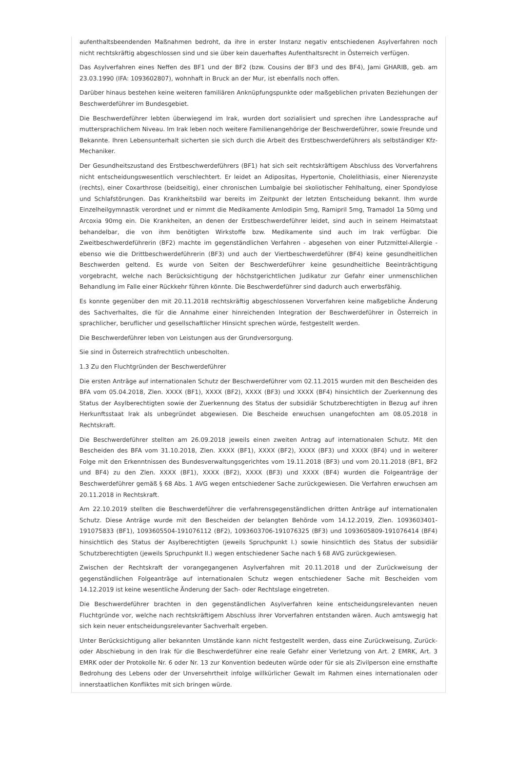aufenthaltsbeendenden Maßnahmen bedroht, da ihre in erster Instanz negativ entschiedenen Asylverfahren noch nicht rechtskräftig abgeschlossen sind und sie über kein dauerhaftes Aufenthaltsrecht in Österreich verfügen.
Das Asylverfahren eines Neffen des BF1 und der BF2 (bzw. Cousins der BF3 und des BF4), Jami GHARIB, geb. am 23.03.1990 (IFA: 1093602807), wohnhaft in Bruck an der Mur, ist ebenfalls noch offen.
Darüber hinaus bestehen keine weiteren familiären Anknüpfungspunkte oder maßgeblichen privaten Beziehungen der Beschwerdeführer im Bundesgebiet.
Die Beschwerdeführer lebten überwiegend im Irak, wurden dort sozialisiert und sprechen ihre Landessprache auf muttersprachlichem Niveau. Im Irak leben noch weitere Familienangehörige der Beschwerdeführer, sowie Freunde und Bekannte. Ihren Lebensunterhalt sicherten sie sich durch die Arbeit des Erstbeschwerdeführers als selbständiger Kfz-Mechaniker.
Der Gesundheitszustand des Erstbeschwerdeführers (BF1) hat sich seit rechtskräftigem Abschluss des Vorverfahrens nicht entscheidungswesentlich verschlechtert. Er leidet an Adipositas, Hypertonie, Cholelithiasis, einer Nierenzyste (rechts), einer Coxarthrose (beidseitig), einer chronischen Lumbalgie bei skoliotischer Fehlhaltung, einer Spondylose und Schlafstörungen. Das Krankheitsbild war bereits im Zeitpunkt der letzten Entscheidung bekannt. Ihm wurde Einzelheilgymnastik verordnet und er nimmt die Medikamente Amlodipin 5mg, Ramipril 5mg, Tramadol 1a 50mg und Arcoxia 90mg ein. Die Krankheiten, an denen der Erstbeschwerdeführer leidet, sind auch in seinem Heimatstaat behandelbar, die von ihm benötigten Wirkstoffe bzw. Medikamente sind auch im Irak verfügbar. Die Zweitbeschwerdeführerin (BF2) machte im gegenständlichen Verfahren - abgesehen von einer Putzmittel-Allergie - ebenso wie die Drittbeschwerdeführerin (BF3) und auch der Viertbeschwerdeführer (BF4) keine gesundheitlichen Beschwerden geltend. Es wurde von Seiten der Beschwerdeführer keine gesundheitliche Beeinträchtigung vorgebracht, welche nach Berücksichtigung der höchstgerichtlichen Judikatur zur Gefahr einer unmenschlichen Behandlung im Falle einer Rückkehr führen könnte. Die Beschwerdeführer sind dadurch auch erwerbsfähig.
Es konnte gegenüber den mit 20.11.2018 rechtskräftig abgeschlossenen Vorverfahren keine maßgebliche Änderung des Sachverhaltes, die für die Annahme einer hinreichenden Integration der Beschwerdeführer in Österreich in sprachlicher, beruflicher und gesellschaftlicher Hinsicht sprechen würde, festgestellt werden.
Die Beschwerdeführer leben von Leistungen aus der Grundversorgung.
Sie sind in Österreich strafrechtlich unbescholten.
1.3 Zu den Fluchtgründen der Beschwerdeführer
Die ersten Anträge auf internationalen Schutz der Beschwerdeführer vom 02.11.2015 wurden mit den Bescheiden des BFA vom 05.04.2018, Zlen. XXXX (BF1), XXXX (BF2), XXXX (BF3) und XXXX (BF4) hinsichtlich der Zuerkennung des Status der Asylberechtigten sowie der Zuerkennung des Status der subsidiär Schutzberechtigten in Bezug auf ihren Herkunftsstaat Irak als unbegründet abgewiesen. Die Bescheide erwuchsen unangefochten am 08.05.2018 in Rechtskraft.
Die Beschwerdeführer stellten am 26.09.2018 jeweils einen zweiten Antrag auf internationalen Schutz. Mit den Bescheiden des BFA vom 31.10.2018, Zlen. XXXX (BF1), XXXX (BF2), XXXX (BF3) und XXXX (BF4) und in weiterer Folge mit den Erkenntnissen des Bundesverwaltungsgerichtes vom 19.11.2018 (BF3) und vom 20.11.2018 (BF1, BF2 und BF4) zu den Zlen. XXXX (BF1), XXXX (BF2), XXXX (BF3) und XXXX (BF4) wurden die Folgeanträge der Beschwerdeführer gemäß § 68 Abs. 1 AVG wegen entschiedener Sache zurückgewiesen. Die Verfahren erwuchsen am 20.11.2018 in Rechtskraft.
Am 22.10.2019 stellten die Beschwerdeführer die verfahrensgegenständlichen dritten Anträge auf internationalen Schutz. Diese Anträge wurde mit den Bescheiden der belangten Behörde vom 14.12.2019, Zlen. 1093603401-191075833 (BF1), 1093605504-191076112 (BF2), 1093603706-191076325 (BF3) und 1093605809-191076414 (BF4) hinsichtlich des Status der Asylberechtigten (jeweils Spruchpunkt I.) sowie hinsichtlich des Status der subsidiär Schutzberechtigten (jeweils Spruchpunkt II.) wegen entschiedener Sache nach § 68 AVG zurückgewiesen.
Zwischen der Rechtskraft der vorangegangenen Asylverfahren mit 20.11.2018 und der Zurückweisung der gegenständlichen Folgeanträge auf internationalen Schutz wegen entschiedener Sache mit Bescheiden vom 14.12.2019 ist keine wesentliche Änderung der Sach- oder Rechtslage eingetreten.
Die Beschwerdeführer brachten in den gegenständlichen Asylverfahren keine entscheidungsrelevanten neuen Fluchtgründe vor, welche nach rechtskräftigem Abschluss ihrer Vorverfahren entstanden wären. Auch amtswegig hat sich kein neuer entscheidungsrelevanter Sachverhalt ergeben.
Unter Berücksichtigung aller bekannten Umstände kann nicht festgestellt werden, dass eine Zurückweisung, Zurück- oder Abschiebung in den Irak für die Beschwerdeführer eine reale Gefahr einer Verletzung von Art. 2 EMRK, Art. 3 EMRK oder der Protokolle Nr. 6 oder Nr. 13 zur Konvention bedeuten würde oder für sie als Zivilperson eine ernsthafte Bedrohung des Lebens oder der Unversehrtheit infolge willkürlicher Gewalt im Rahmen eines internationalen oder innerstaatlichen Konfliktes mit sich bringen würde.